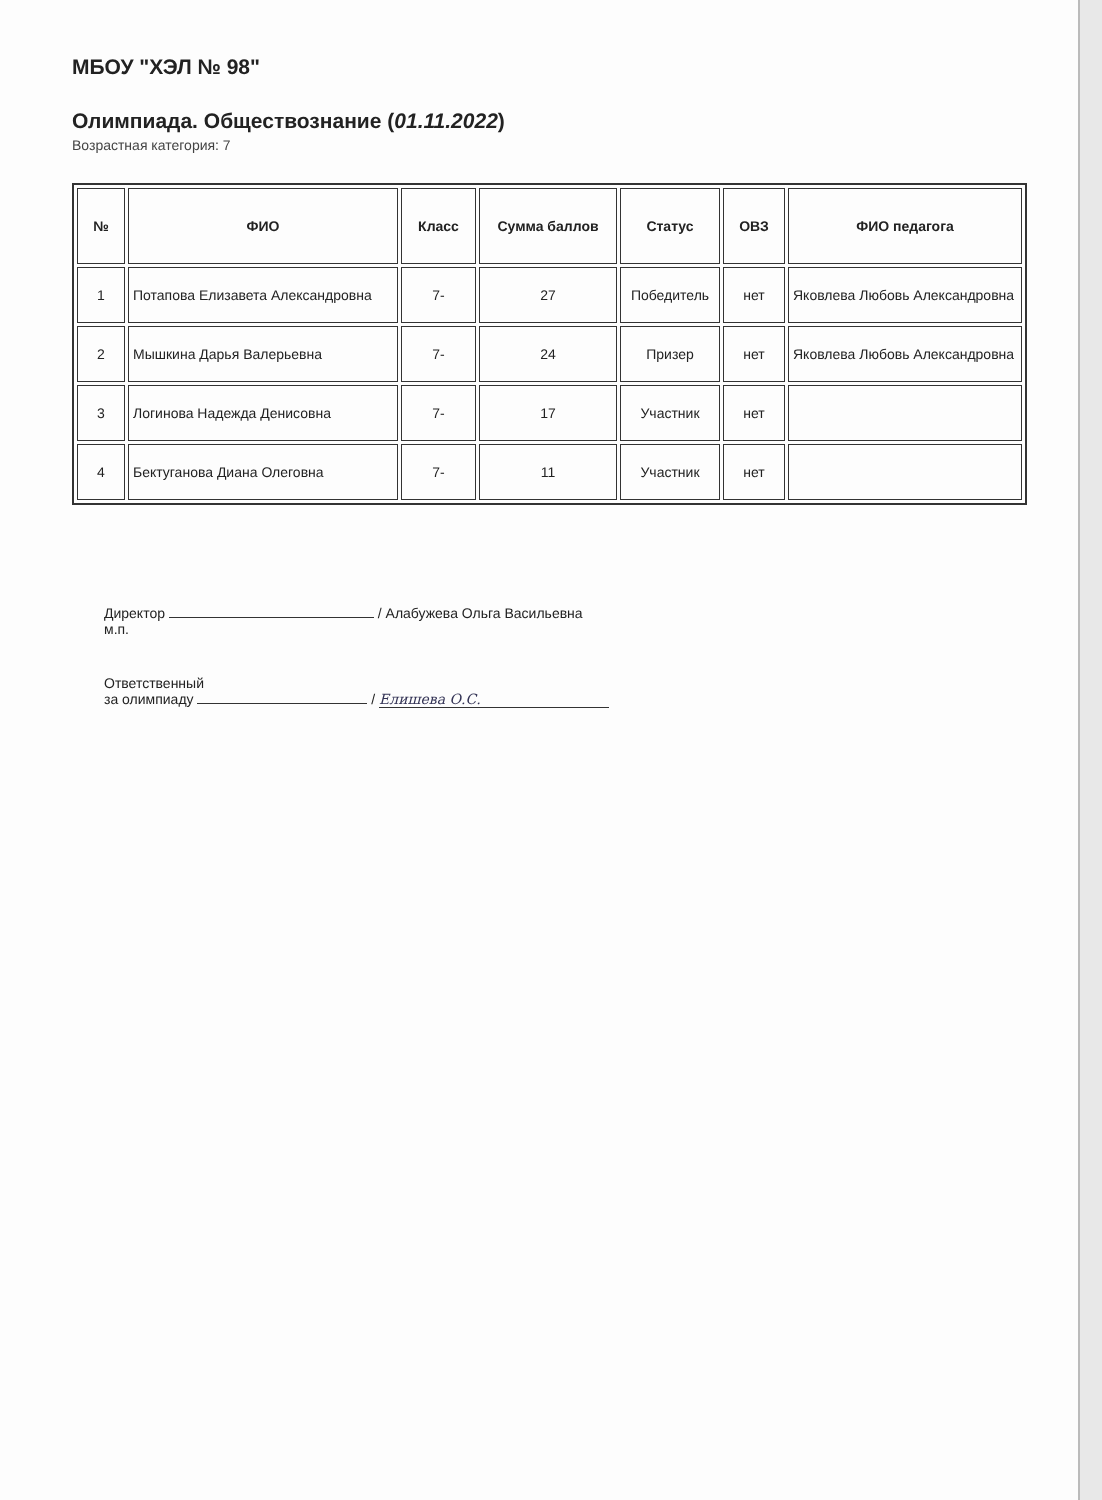МБОУ "ХЭЛ № 98"
Олимпиада. Обществознание (01.11.2022)
Возрастная категория: 7
| № | ФИО | Класс | Сумма баллов | Статус | ОВЗ | ФИО педагога |
| --- | --- | --- | --- | --- | --- | --- |
| 1 | Потапова Елизавета Александровна | 7- | 27 | Победитель | нет | Яковлева Любовь Александровна |
| 2 | Мышкина Дарья Валерьевна | 7- | 24 | Призер | нет | Яковлева Любовь Александровна |
| 3 | Логинова Надежда Денисовна | 7- | 17 | Участник | нет | |
| 4 | Бектуганова Диана Олеговна | 7- | 11 | Участник | нет | |
Директор / Алабужева Ольга Васильевна
м.п.
Ответственный
за олимпиаду / Елишева О.С.